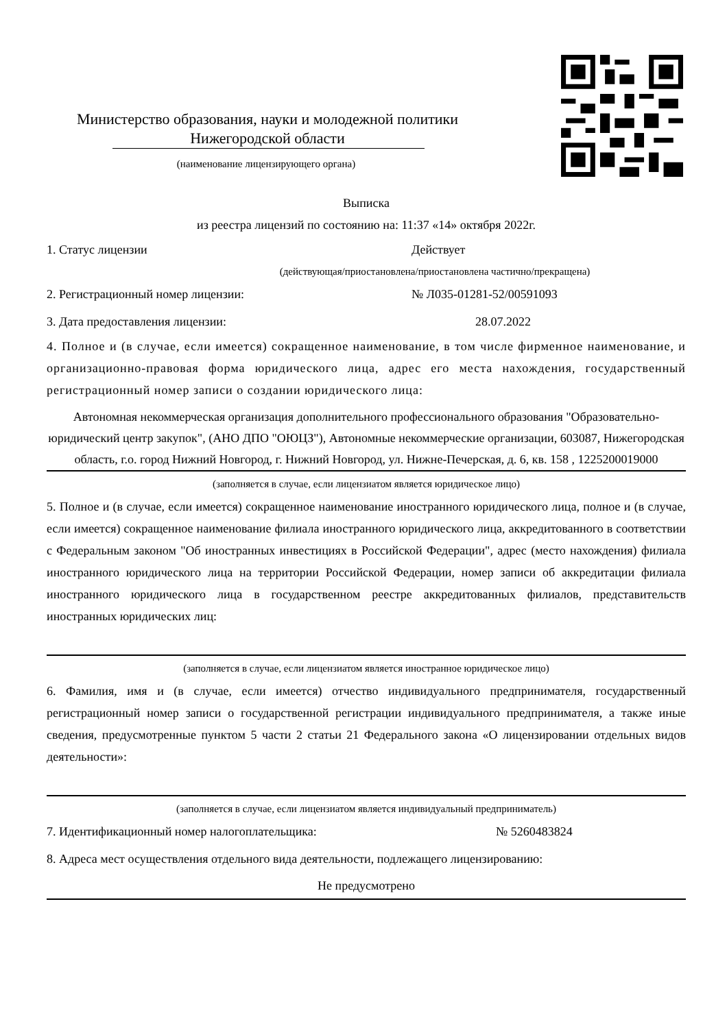Министерство образования, науки и молодежной политики
Нижегородской области
(наименование лицензирующего органа)
Выписка
из реестра лицензий по состоянию на: 11:37 «14» октября 2022г.
1. Статус лицензии Действует
(действующая/приостановлена/приостановлена частично/прекращена)
2. Регистрационный номер лицензии: № Л035-01281-52/00591093
3. Дата предоставления лицензии: 28.07.2022
4. Полное и (в случае, если имеется) сокращенное наименование, в том числе фирменное наименование, и организационно-правовая форма юридического лица, адрес его места нахождения, государственный регистрационный номер записи о создании юридического лица:
Автономная некоммерческая организация дополнительного профессионального образования "Образовательно-юридический центр закупок", (АНО ДПО "ОЮЦЗ"), Автономные некоммерческие организации, 603087, Нижегородская область, г.о. город Нижний Новгород, г. Нижний Новгород, ул. Нижне-Печерская, д. 6, кв. 158 , 1225200019000
(заполняется в случае, если лицензиатом является юридическое лицо)
5. Полное и (в случае, если имеется) сокращенное наименование иностранного юридического лица, полное и (в случае, если имеется) сокращенное наименование филиала иностранного юридического лица, аккредитованного в соответствии с Федеральным законом "Об иностранных инвестициях в Российской Федерации", адрес (место нахождения) филиала иностранного юридического лица на территории Российской Федерации, номер записи об аккредитации филиала иностранного юридического лица в государственном реестре аккредитованных филиалов, представительств иностранных юридических лиц:
(заполняется в случае, если лицензиатом является иностранное юридическое лицо)
6. Фамилия, имя и (в случае, если имеется) отчество индивидуального предпринимателя, государственный регистрационный номер записи о государственной регистрации индивидуального предпринимателя, а также иные сведения, предусмотренные пунктом 5 части 2 статьи 21 Федерального закона «О лицензировании отдельных видов деятельности»:
(заполняется в случае, если лицензиатом является индивидуальный предприниматель)
7. Идентификационный номер налогоплательщика: № 5260483824
8. Адреса мест осуществления отдельного вида деятельности, подлежащего лицензированию:
Не предусмотрено